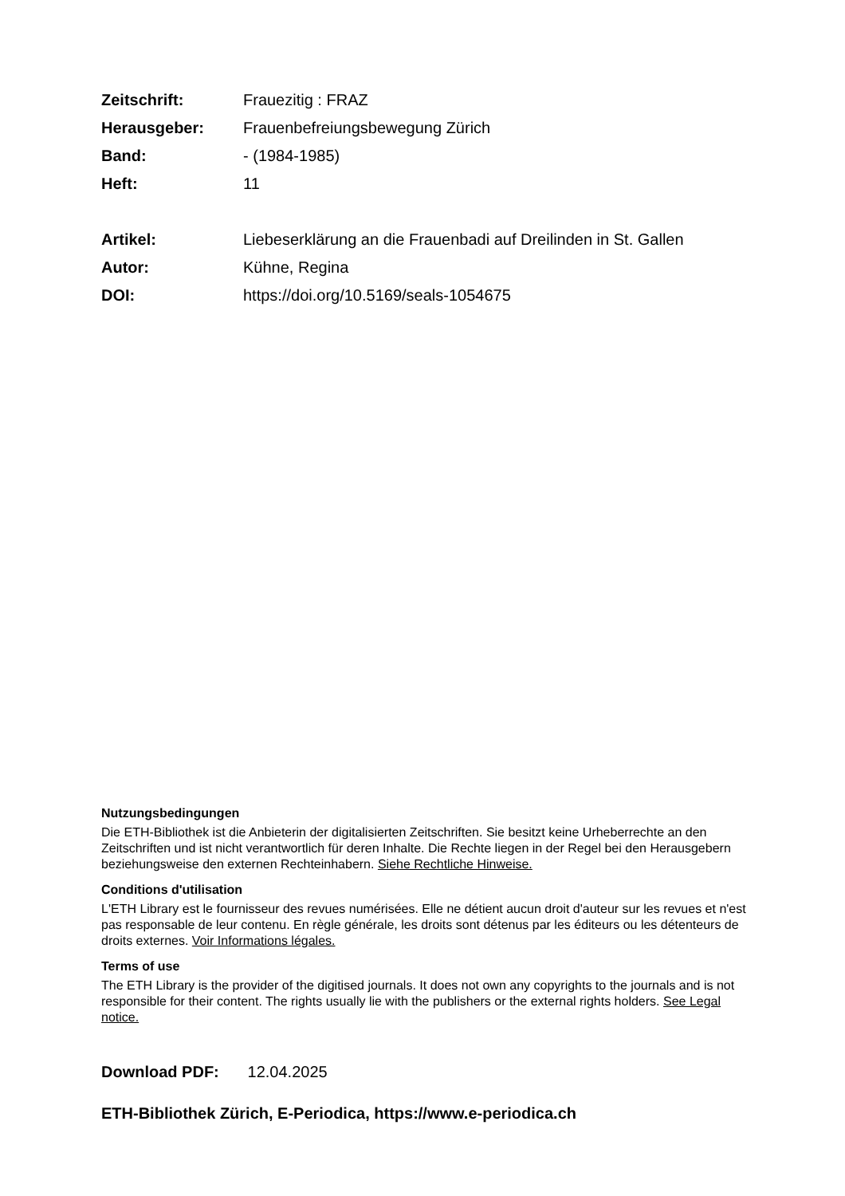Zeitschrift: Frauezitig : FRAZ
Herausgeber: Frauenbefreiungsbewegung Zürich
Band: - (1984-1985)
Heft: 11
Artikel: Liebeserklärung an die Frauenbadi auf Dreilinden in St. Gallen
Autor: Kühne, Regina
DOI: https://doi.org/10.5169/seals-1054675
Nutzungsbedingungen
Die ETH-Bibliothek ist die Anbieterin der digitalisierten Zeitschriften. Sie besitzt keine Urheberrechte an den Zeitschriften und ist nicht verantwortlich für deren Inhalte. Die Rechte liegen in der Regel bei den Herausgebern beziehungsweise den externen Rechteinhabern. Siehe Rechtliche Hinweise.
Conditions d'utilisation
L'ETH Library est le fournisseur des revues numérisées. Elle ne détient aucun droit d'auteur sur les revues et n'est pas responsable de leur contenu. En règle générale, les droits sont détenus par les éditeurs ou les détenteurs de droits externes. Voir Informations légales.
Terms of use
The ETH Library is the provider of the digitised journals. It does not own any copyrights to the journals and is not responsible for their content. The rights usually lie with the publishers or the external rights holders. See Legal notice.
Download PDF: 12.04.2025
ETH-Bibliothek Zürich, E-Periodica, https://www.e-periodica.ch